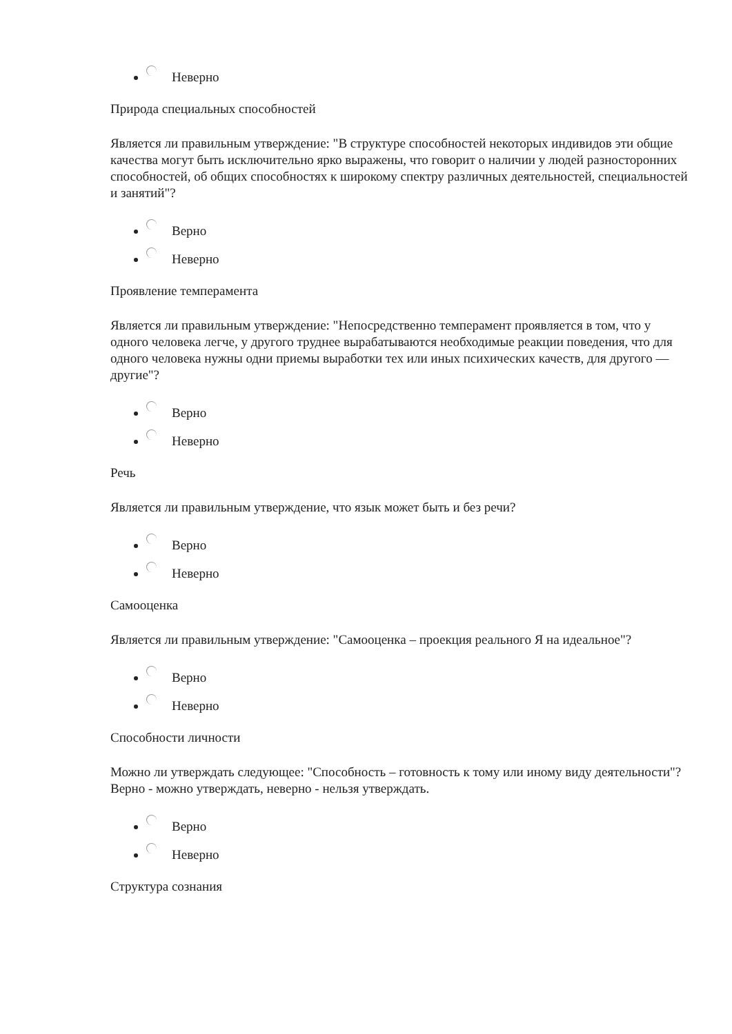Неверно
Природа специальных способностей
Является ли правильным утверждение: "В структуре способностей некоторых индивидов эти общие качества могут быть исключительно ярко выражены, что говорит о наличии у людей разносторонних способностей, об общих способностях к широкому спектру различных деятельностей, специальностей и занятий"?
Верно
Неверно
Проявление темперамента
Является ли правильным утверждение: "Непосредственно темперамент проявляется в том, что у одного человека легче, у другого труднее вырабатываются необходимые реакции поведения, что для одного человека нужны одни приемы выработки тех или иных психических качеств, для другого — другие"?
Верно
Неверно
Речь
Является ли правильным утверждение, что язык может быть и без речи?
Верно
Неверно
Самооценка
Является ли правильным утверждение: "Самооценка – проекция реального Я на идеальное"?
Верно
Неверно
Способности личности
Можно ли утверждать следующее: "Способность – готовность к тому или иному виду деятельности"? Верно - можно утверждать, неверно - нельзя утверждать.
Верно
Неверно
Структура сознания